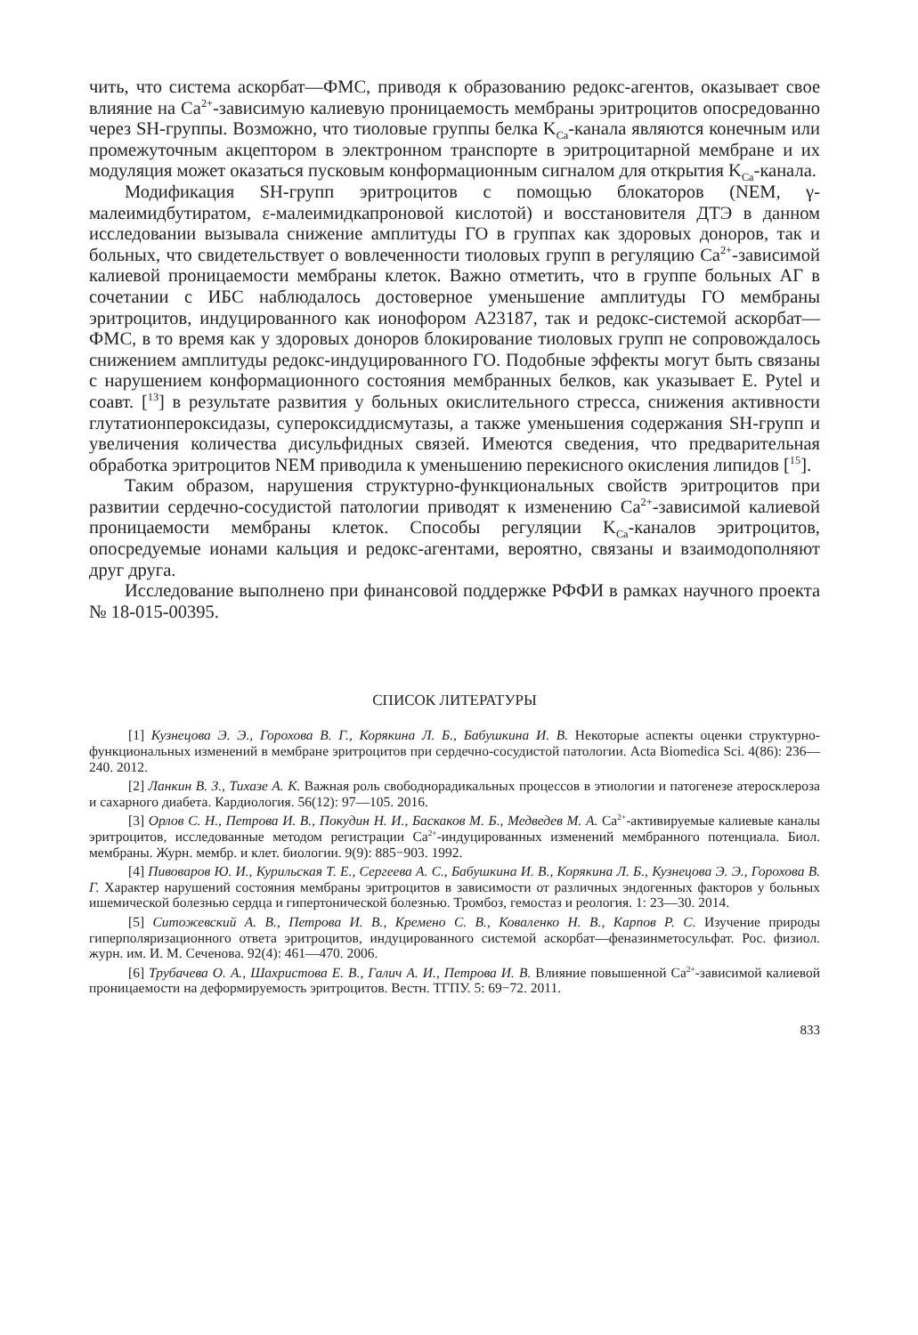чить, что система аскорбат—ФМС, приводя к образованию редокс-агентов, оказывает свое влияние на Ca<sup>2+</sup>-зависимую калиевую проницаемость мембраны эритроцитов опосредованно через SH-группы. Возможно, что тиоловые группы белка K<sub>Ca</sub>-канала являются конечным или промежуточным акцептором в электронном транспорте в эритроцитарной мембране и их модуляция может оказаться пусковым конформационным сигналом для открытия K<sub>Ca</sub>-канала.
Модификация SH-групп эритроцитов с помощью блокаторов (NEM, γ-малеимидбутиратом, ε-малеимидкапроновой кислотой) и восстановителя ДТЭ в данном исследовании вызывала снижение амплитуды ГО в группах как здоровых доноров, так и больных, что свидетельствует о вовлеченности тиоловых групп в регуляцию Ca<sup>2+</sup>-зависимой калиевой проницаемости мембраны клеток. Важно отметить, что в группе больных АГ в сочетании с ИБС наблюдалось достоверное уменьшение амплитуды ГО мембраны эритроцитов, индуцированного как ионофором А23187, так и редокс-системой аскорбат—ФМС, в то время как у здоровых доноров блокирование тиоловых групп не сопровождалось снижением амплитуды редокс-индуцированного ГО. Подобные эффекты могут быть связаны с нарушением конформационного состояния мембранных белков, как указывает E. Pytel и соавт. [<sup>13</sup>] в результате развития у больных окислительного стресса, снижения активности глутатионпероксидазы, супероксиддисмутазы, а также уменьшения содержания SH-групп и увеличения количества дисульфидных связей. Имеются сведения, что предварительная обработка эритроцитов NEM приводила к уменьшению перекисного окисления липидов [<sup>15</sup>].
Таким образом, нарушения структурно-функциональных свойств эритроцитов при развитии сердечно-сосудистой патологии приводят к изменению Ca<sup>2+</sup>-зависимой калиевой проницаемости мембраны клеток. Способы регуляции K<sub>Ca</sub>-каналов эритроцитов, опосредуемые ионами кальция и редокс-агентами, вероятно, связаны и взаимодополняют друг друга.
Исследование выполнено при финансовой поддержке РФФИ в рамках научного проекта № 18-015-00395.
СПИСОК ЛИТЕРАТУРЫ
[1] Кузнецова Э. Э., Горохова В. Г., Корякина Л. Б., Бабушкина И. В. Некоторые аспекты оценки структурно-функциональных изменений в мембране эритроцитов при сердечно-сосудистой патологии. Acta Biomedica Sci. 4(86): 236—240. 2012.
[2] Ланкин В. З., Тихазе А. К. Важная роль свободнорадикальных процессов в этиологии и патогенезе атеросклероза и сахарного диабета. Кардиология. 56(12): 97—105. 2016.
[3] Орлов С. Н., Петрова И. В., Покудин Н. И., Баскаков М. Б., Медведев М. А. Ca<sup>2+</sup>-активируемые калиевые каналы эритроцитов, исследованные методом регистрации Ca<sup>2+</sup>-индуцированных изменений мембранного потенциала. Биол. мембраны. Журн. мембр. и клет. биологии. 9(9): 885−903. 1992.
[4] Пивоваров Ю. И., Курильская Т. Е., Сергеева А. С., Бабушкина И. В., Корякина Л. Б., Кузнецова Э. Э., Горохова В. Г. Характер нарушений состояния мембраны эритроцитов в зависимости от различных эндогенных факторов у больных ишемической болезнью сердца и гипертонической болезнью. Тромбоз, гемостаз и реология. 1: 23—30. 2014.
[5] Ситожевский А. В., Петрова И. В., Кремено С. В., Коваленко Н. В., Карпов Р. С. Изучение природы гиперполяризационного ответа эритроцитов, индуцированного системой аскорбат—феназинметосульфат. Рос. физиол. журн. им. И. М. Сеченова. 92(4): 461—470. 2006.
[6] Трубачева О. А., Шахристова Е. В., Галич А. И., Петрова И. В. Влияние повышенной Ca<sup>2+</sup>-зависимой калиевой проницаемости на деформируемость эритроцитов. Вестн. ТГПУ. 5: 69−72. 2011.
833